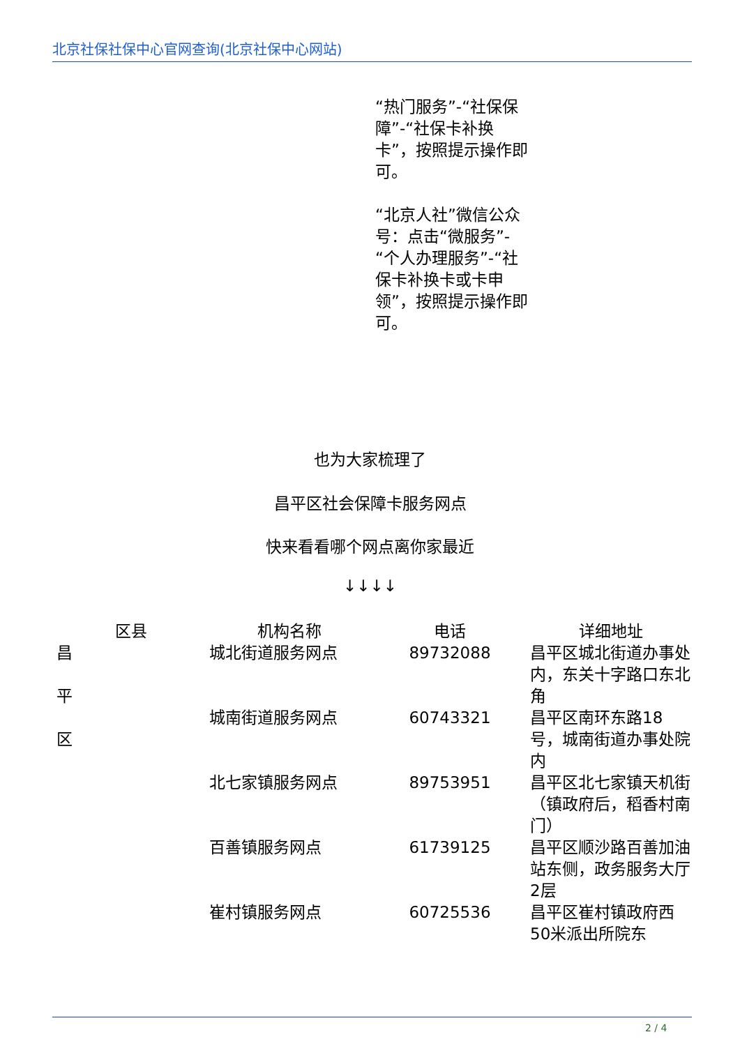北京社保社保中心官网查询(北京社保中心网站)
“热门服务”-“社保保障”-“社保卡补换卡”，按照提示操作即可。
“北京人社”微信公众号：点击“微服务”-“个人办理服务”-“社保卡补换卡或卡申领”，按照提示操作即可。
也为大家梳理了
昌平区社会保障卡服务网点
快来看看哪个网点离你家最近
↓↓↓↓
| 区县 | 机构名称 | 电话 | 详细地址 |
| --- | --- | --- | --- |
| 昌 平 区 | 城北街道服务网点 | 89732088 | 昌平区城北街道办事处内，东关十字路口东北角 |
| | 城南街道服务网点 | 60743321 | 昌平区南环东路18号，城南街道办事处院内 |
| | 北七家镇服务网点 | 89753951 | 昌平区北七家镇天机街（镇政府后，稻香村南门） |
| | 百善镇服务网点 | 61739125 | 昌平区顺沙路百善加油站东侧，政务服务大厅2层 |
| | 崔村镇服务网点 | 60725536 | 昌平区崔村镇政府西50米派出所院东 |
2 / 4